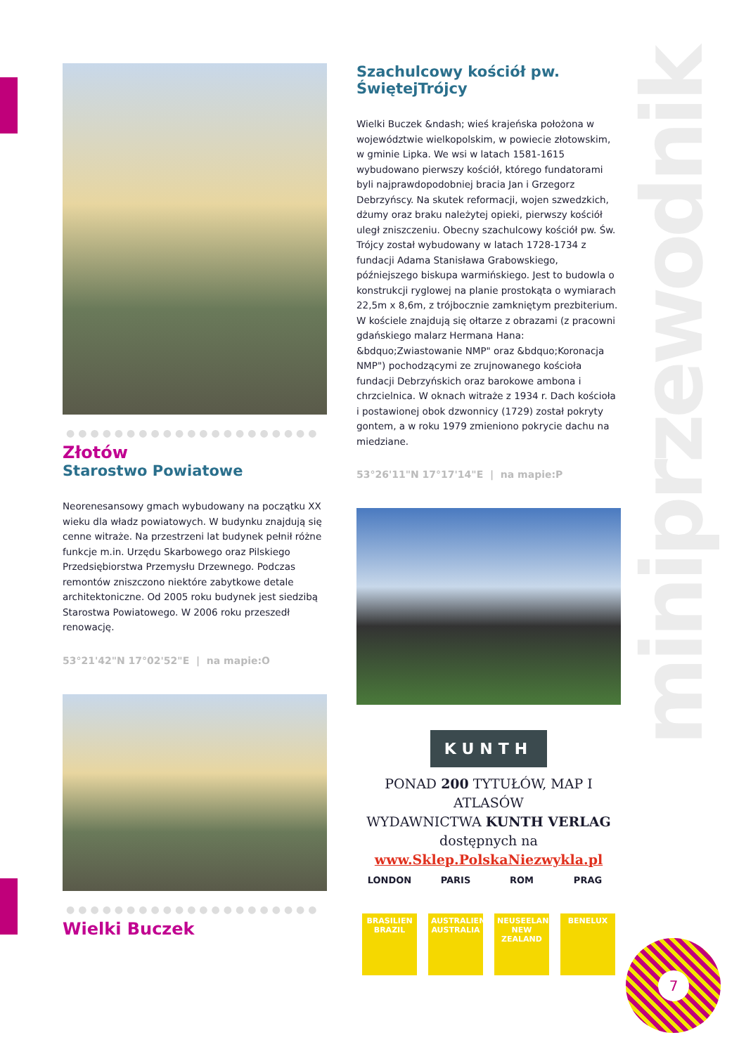miniprzewodnik
●●●●●●●●●●●●●●●●●●●●●
Złotów
Starostwo Powiatowe
Neorenesansowy gmach wybudowany na początku XX wieku dla władz powiatowych. W budynku znajdują się cenne witraże. Na przestrzeni lat budynek pełnił różne funkcje m.in. Urzędu Skarbowego oraz Pilskiego Przedsiębiorstwa Przemysłu Drzewnego. Podczas remontów zniszczono niektóre zabytkowe detale architektoniczne. Od 2005 roku budynek jest siedzibą Starostwa Powiatowego. W 2006 roku przeszedł renowację.
53°21'42"N 17°02'52"E | na mapie:O
●●●●●●●●●●●●●●●●●●●●●
Wielki Buczek
Szachulcowy kościół pw. ŚwiętejTrójcy
Wielki Buczek &ndash; wieś krajeńska położona w województwie wielkopolskim, w powiecie złotowskim, w gminie Lipka. We wsi w latach 1581-1615 wybudowano pierwszy kościół, którego fundatorami byli najprawdopodobniej bracia Jan i Grzegorz Debrzyńscy. Na skutek reformacji, wojen szwedzkich, dżumy oraz braku należytej opieki, pierwszy kościół uległ zniszczeniu. Obecny szachulcowy kościół pw. Św. Trójcy został wybudowany w latach 1728-1734 z fundacji Adama Stanisława Grabowskiego, późniejszego biskupa warmińskiego. Jest to budowla o konstrukcji ryglowej na planie prostokąta o wymiarach 22,5m x 8,6m, z trójbocznie zamkniętym prezbiterium. W kościele znajdują się ołtarze z obrazami (z pracowni gdańskiego malarz Hermana Hana: &bdquo;Zwiastowanie NMP" oraz &bdquo;Koronacja NMP") pochodzącymi ze zrujnowanego kościoła fundacji Debrzyńskich oraz barokowe ambona i chrzcielnica. W oknach witraże z 1934 r. Dach kościoła i postawionej obok dzwonnicy (1729) został pokryty gontem, a w roku 1979 zmieniono pokrycie dachu na miedziane.
53°26'11"N 17°17'14"E | na mapie:P
KUNTH
PONAD 200 TYTUŁÓW, MAP I ATLASÓW
WYDAWNICTWA KUNTH VERLAG
dostępnych na
www.Sklep.PolskaNiezwykla.pl
LONDON
BRASILIEN BRAZIL
PARIS
AUSTRALIEN AUSTRALIA
ROM
NEUSEELAND NEW ZEALAND
PRAG
BENELUX
7